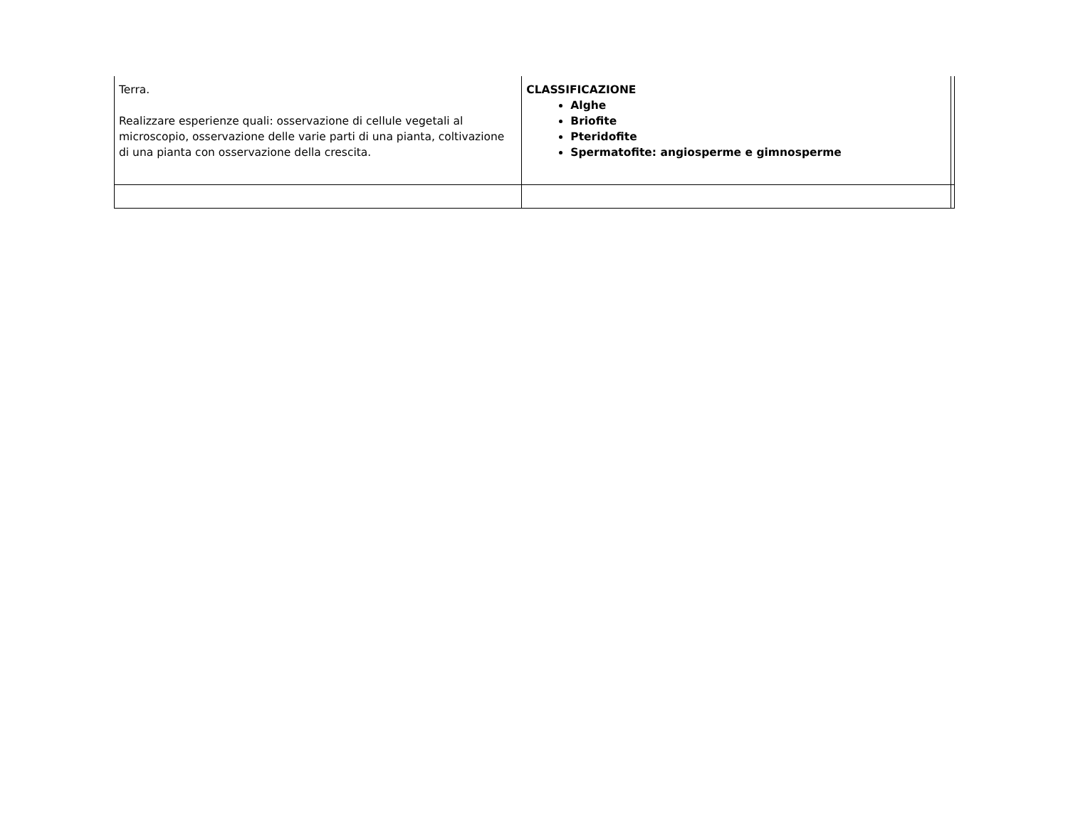| Terra. Realizzare esperienze quali: osservazione di cellule vegetali al microscopio, osservazione delle varie parti di una pianta, coltivazione di una pianta con osservazione della crescita. | CLASSIFICAZIONE Alghe Briofite Pteridofite Spermatofite: angiosperme e gimnosperme | |